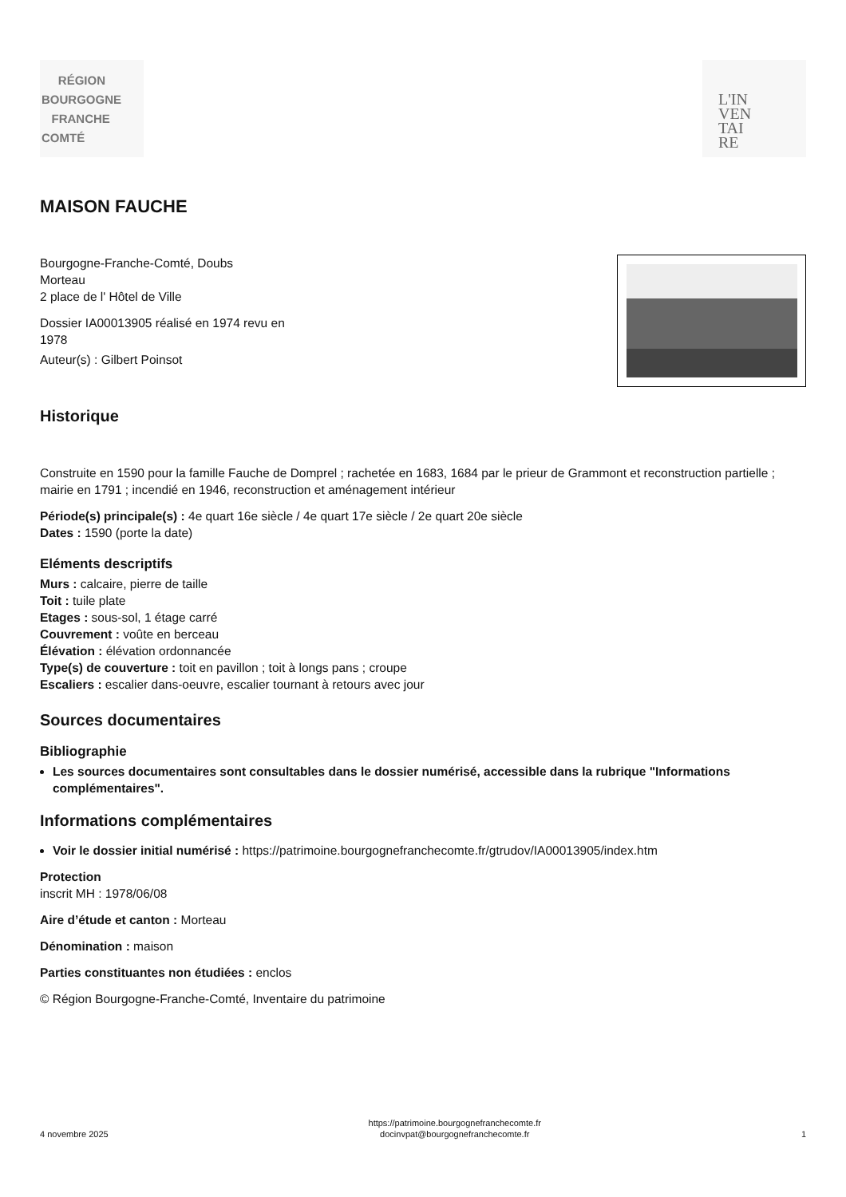RÉGION
BOURGOGNE
FRANCHE
COMTÉ
L'IN
VEN
TAI
RE
MAISON FAUCHE
Bourgogne-Franche-Comté, Doubs
Morteau
2 place de l' Hôtel de Ville
Dossier IA00013905 réalisé en 1974 revu en
1978
Auteur(s) : Gilbert Poinsot
Historique
Construite en 1590 pour la famille Fauche de Domprel ; rachetée en 1683, 1684 par le prieur de Grammont et reconstruction partielle ; mairie en 1791 ; incendié en 1946, reconstruction et aménagement intérieur
Période(s) principale(s) : 4e quart 16e siècle / 4e quart 17e siècle / 2e quart 20e siècle
Dates : 1590 (porte la date)
Eléments descriptifs
Murs : calcaire, pierre de taille
Toit : tuile plate
Etages : sous-sol, 1 étage carré
Couvrement : voûte en berceau
Élévation : élévation ordonnancée
Type(s) de couverture : toit en pavillon ; toit à longs pans ; croupe
Escaliers : escalier dans-oeuvre, escalier tournant à retours avec jour
Sources documentaires
Bibliographie
Les sources documentaires sont consultables dans le dossier numérisé, accessible dans la rubrique "Informations complémentaires".
Informations complémentaires
Voir le dossier initial numérisé : https://patrimoine.bourgognefranchecomte.fr/gtrudov/IA00013905/index.htm
Protection
inscrit MH : 1978/06/08
Aire d’étude et canton : Morteau
Dénomination : maison
Parties constituantes non étudiées : enclos
© Région Bourgogne-Franche-Comté, Inventaire du patrimoine
4 novembre 2025
https://patrimoine.bourgognefranchecomte.fr
docinvpat@bourgognefranchecomte.fr
1